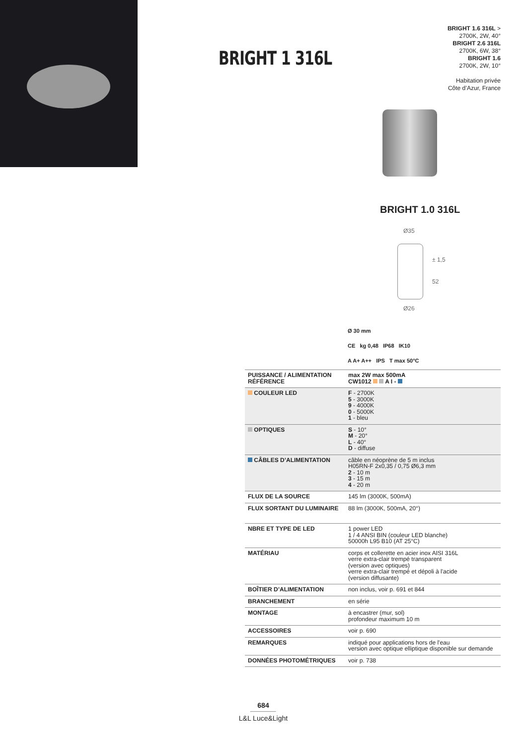BRIGHT 1 316L
BRIGHT 1.6 316L >
2700K, 2W, 40°
BRIGHT 2.6 316L
2700K, 6W, 38°
BRIGHT 1.6
2700K, 2W, 10°
Habitation privée
Côte d’Azur, France
BRIGHT 1.0 316L
Ø35
± 1,5
52
Ø26
Ø 30 mm
CE kg 0,48 IP68 IK10
A A+ A++ IPS T max 50°C
| PUISSANCE / ALIMENTATION RÉFÉRENCE | max 2W max 500mA CW1012 A I - |
| COULEUR LED | F - 2700K 5 - 3000K 9 - 4000K 0 - 5000K 1 - bleu |
| OPTIQUES | S - 10° M - 20° L - 40° D - diffuse |
| CÂBLES D’ALIMENTATION | câble en néoprène de 5 m inclus H05RN-F 2x0,35 / 0,75 Ø6,3 mm 2 - 10 m 3 - 15 m 4 - 20 m |
| FLUX DE LA SOURCE | 145 lm (3000K, 500mA) |
| FLUX SORTANT DU LUMINAIRE | 88 lm (3000K, 500mA, 20°) |
| NBRE ET TYPE DE LED | 1 power LED 1 / 4 ANSI BIN (couleur LED blanche) 50000h L95 B10 (AT 25°C) |
| MATÉRIAU | corps et collerette en acier inox AISI 316L verre extra-clair trempé transparent (version avec optiques) verre extra-clair trempé et dépoli à l'acide (version diffusante) |
| BOÎTIER D’ALIMENTATION | non inclus, voir p. 691 et 844 |
| BRANCHEMENT | en série |
| MONTAGE | à encastrer (mur, sol) profondeur maximum 10 m |
| ACCESSOIRES | voir p. 690 |
| REMARQUES | indiqué pour applications hors de l'eau version avec optique elliptique disponible sur demande |
| DONNÉES PHOTOMÉTRIQUES | voir p. 738 |
684
L&L Luce&Light